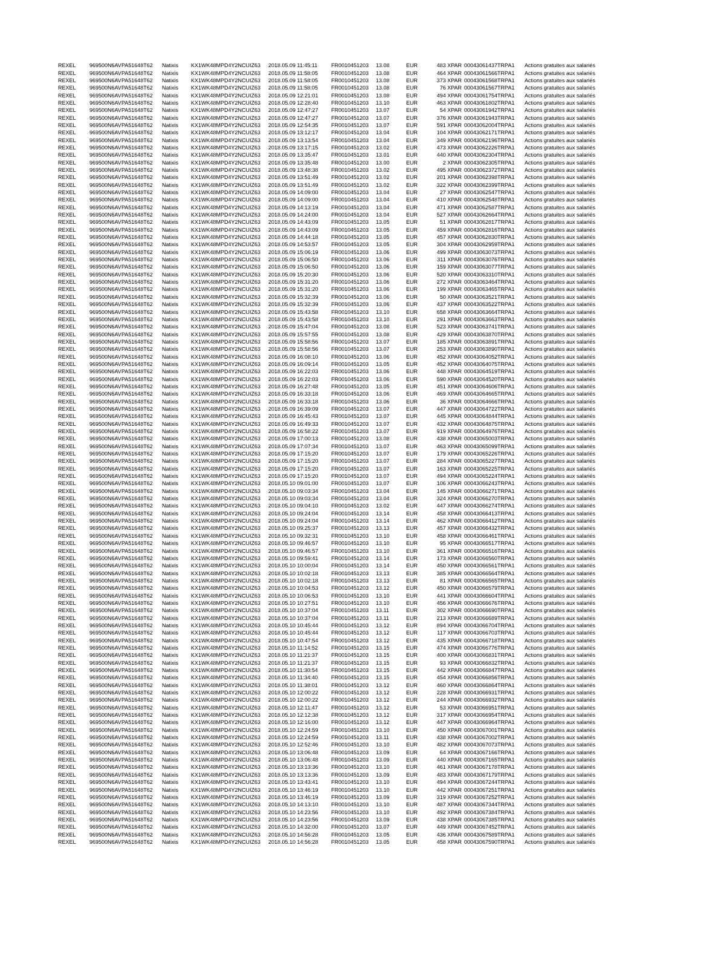| REXEL | 969500N6AVPA51648T62 | Natixis | KX1WK48MPD4Y2NCUIZ63 | 2018.05.09 11:45:11 | FR0010451203 | 13.08 | EUR | 483 XPAR | 00043061437TRPA1 | Actions gratuites aux salariés |
| REXEL | 969500N6AVPA51648T62 | Natixis | KX1WK48MPD4Y2NCUIZ63 | 2018.05.09 11:58:05 | FR0010451203 | 13.08 | EUR | 464 XPAR | 00043061566TRPA1 | Actions gratuites aux salariés |
| REXEL | 969500N6AVPA51648T62 | Natixis | KX1WK48MPD4Y2NCUIZ63 | 2018.05.09 11:58:05 | FR0010451203 | 13.08 | EUR | 373 XPAR | 00043061568TRPA1 | Actions gratuites aux salariés |
| REXEL | 969500N6AVPA51648T62 | Natixis | KX1WK48MPD4Y2NCUIZ63 | 2018.05.09 11:58:05 | FR0010451203 | 13.08 | EUR | 76 XPAR | 00043061567TRPA1 | Actions gratuites aux salariés |
| REXEL | 969500N6AVPA51648T62 | Natixis | KX1WK48MPD4Y2NCUIZ63 | 2018.05.09 12:21:01 | FR0010451203 | 13.08 | EUR | 494 XPAR | 00043061754TRPA1 | Actions gratuites aux salariés |
| REXEL | 969500N6AVPA51648T62 | Natixis | KX1WK48MPD4Y2NCUIZ63 | 2018.05.09 12:28:40 | FR0010451203 | 13.10 | EUR | 463 XPAR | 00043061802TRPA1 | Actions gratuites aux salariés |
| REXEL | 969500N6AVPA51648T62 | Natixis | KX1WK48MPD4Y2NCUIZ63 | 2018.05.09 12:47:27 | FR0010451203 | 13.07 | EUR | 54 XPAR | 00043061942TRPA1 | Actions gratuites aux salariés |
| REXEL | 969500N6AVPA51648T62 | Natixis | KX1WK48MPD4Y2NCUIZ63 | 2018.05.09 12:47:27 | FR0010451203 | 13.07 | EUR | 376 XPAR | 00043061943TRPA1 | Actions gratuites aux salariés |
| REXEL | 969500N6AVPA51648T62 | Natixis | KX1WK48MPD4Y2NCUIZ63 | 2018.05.09 12:54:35 | FR0010451203 | 13.07 | EUR | 591 XPAR | 00043062004TRPA1 | Actions gratuites aux salariés |
| REXEL | 969500N6AVPA51648T62 | Natixis | KX1WK48MPD4Y2NCUIZ63 | 2018.05.09 13:12:17 | FR0010451203 | 13.04 | EUR | 104 XPAR | 00043062171TRPA1 | Actions gratuites aux salariés |
| REXEL | 969500N6AVPA51648T62 | Natixis | KX1WK48MPD4Y2NCUIZ63 | 2018.05.09 13:13:54 | FR0010451203 | 13.04 | EUR | 349 XPAR | 00043062196TRPA1 | Actions gratuites aux salariés |
| REXEL | 969500N6AVPA51648T62 | Natixis | KX1WK48MPD4Y2NCUIZ63 | 2018.05.09 13:17:15 | FR0010451203 | 13.02 | EUR | 473 XPAR | 00043062226TRPA1 | Actions gratuites aux salariés |
| REXEL | 969500N6AVPA51648T62 | Natixis | KX1WK48MPD4Y2NCUIZ63 | 2018.05.09 13:35:47 | FR0010451203 | 13.01 | EUR | 440 XPAR | 00043062304TRPA1 | Actions gratuites aux salariés |
| REXEL | 969500N6AVPA51648T62 | Natixis | KX1WK48MPD4Y2NCUIZ63 | 2018.05.09 13:35:48 | FR0010451203 | 13.00 | EUR | 2 XPAR | 00043062305TRPA1 | Actions gratuites aux salariés |
| REXEL | 969500N6AVPA51648T62 | Natixis | KX1WK48MPD4Y2NCUIZ63 | 2018.05.09 13:48:38 | FR0010451203 | 13.02 | EUR | 495 XPAR | 00043062372TRPA1 | Actions gratuites aux salariés |
| REXEL | 969500N6AVPA51648T62 | Natixis | KX1WK48MPD4Y2NCUIZ63 | 2018.05.09 13:51:49 | FR0010451203 | 13.02 | EUR | 201 XPAR | 00043062398TRPA1 | Actions gratuites aux salariés |
| REXEL | 969500N6AVPA51648T62 | Natixis | KX1WK48MPD4Y2NCUIZ63 | 2018.05.09 13:51:49 | FR0010451203 | 13.02 | EUR | 322 XPAR | 00043062399TRPA1 | Actions gratuites aux salariés |
| REXEL | 969500N6AVPA51648T62 | Natixis | KX1WK48MPD4Y2NCUIZ63 | 2018.05.09 14:09:00 | FR0010451203 | 13.04 | EUR | 27 XPAR | 00043062547TRPA1 | Actions gratuites aux salariés |
| REXEL | 969500N6AVPA51648T62 | Natixis | KX1WK48MPD4Y2NCUIZ63 | 2018.05.09 14:09:00 | FR0010451203 | 13.04 | EUR | 410 XPAR | 00043062548TRPA1 | Actions gratuites aux salariés |
| REXEL | 969500N6AVPA51648T62 | Natixis | KX1WK48MPD4Y2NCUIZ63 | 2018.05.09 14:13:19 | FR0010451203 | 13.04 | EUR | 471 XPAR | 00043062587TRPA1 | Actions gratuites aux salariés |
| REXEL | 969500N6AVPA51648T62 | Natixis | KX1WK48MPD4Y2NCUIZ63 | 2018.05.09 14:24:00 | FR0010451203 | 13.04 | EUR | 527 XPAR | 00043062664TRPA1 | Actions gratuites aux salariés |
| REXEL | 969500N6AVPA51648T62 | Natixis | KX1WK48MPD4Y2NCUIZ63 | 2018.05.09 14:43:09 | FR0010451203 | 13.05 | EUR | 51 XPAR | 00043062817TRPA1 | Actions gratuites aux salariés |
| REXEL | 969500N6AVPA51648T62 | Natixis | KX1WK48MPD4Y2NCUIZ63 | 2018.05.09 14:43:09 | FR0010451203 | 13.05 | EUR | 459 XPAR | 00043062816TRPA1 | Actions gratuites aux salariés |
| REXEL | 969500N6AVPA51648T62 | Natixis | KX1WK48MPD4Y2NCUIZ63 | 2018.05.09 14:44:18 | FR0010451203 | 13.05 | EUR | 457 XPAR | 00043062830TRPA1 | Actions gratuites aux salariés |
| REXEL | 969500N6AVPA51648T62 | Natixis | KX1WK48MPD4Y2NCUIZ63 | 2018.05.09 14:53:57 | FR0010451203 | 13.05 | EUR | 304 XPAR | 00043062959TRPA1 | Actions gratuites aux salariés |
| REXEL | 969500N6AVPA51648T62 | Natixis | KX1WK48MPD4Y2NCUIZ63 | 2018.05.09 15:06:19 | FR0010451203 | 13.06 | EUR | 499 XPAR | 00043063073TRPA1 | Actions gratuites aux salariés |
| REXEL | 969500N6AVPA51648T62 | Natixis | KX1WK48MPD4Y2NCUIZ63 | 2018.05.09 15:06:50 | FR0010451203 | 13.06 | EUR | 311 XPAR | 00043063076TRPA1 | Actions gratuites aux salariés |
| REXEL | 969500N6AVPA51648T62 | Natixis | KX1WK48MPD4Y2NCUIZ63 | 2018.05.09 15:06:50 | FR0010451203 | 13.06 | EUR | 159 XPAR | 00043063077TRPA1 | Actions gratuites aux salariés |
| REXEL | 969500N6AVPA51648T62 | Natixis | KX1WK48MPD4Y2NCUIZ63 | 2018.05.09 15:20:30 | FR0010451203 | 13.06 | EUR | 520 XPAR | 00043063310TRPA1 | Actions gratuites aux salariés |
| REXEL | 969500N6AVPA51648T62 | Natixis | KX1WK48MPD4Y2NCUIZ63 | 2018.05.09 15:31:20 | FR0010451203 | 13.06 | EUR | 272 XPAR | 00043063464TRPA1 | Actions gratuites aux salariés |
| REXEL | 969500N6AVPA51648T62 | Natixis | KX1WK48MPD4Y2NCUIZ63 | 2018.05.09 15:31:20 | FR0010451203 | 13.06 | EUR | 199 XPAR | 00043063465TRPA1 | Actions gratuites aux salariés |
| REXEL | 969500N6AVPA51648T62 | Natixis | KX1WK48MPD4Y2NCUIZ63 | 2018.05.09 15:32:39 | FR0010451203 | 13.06 | EUR | 50 XPAR | 00043063521TRPA1 | Actions gratuites aux salariés |
| REXEL | 969500N6AVPA51648T62 | Natixis | KX1WK48MPD4Y2NCUIZ63 | 2018.05.09 15:32:39 | FR0010451203 | 13.06 | EUR | 437 XPAR | 00043063522TRPA1 | Actions gratuites aux salariés |
| REXEL | 969500N6AVPA51648T62 | Natixis | KX1WK48MPD4Y2NCUIZ63 | 2018.05.09 15:43:58 | FR0010451203 | 13.10 | EUR | 658 XPAR | 00043063664TRPA1 | Actions gratuites aux salariés |
| REXEL | 969500N6AVPA51648T62 | Natixis | KX1WK48MPD4Y2NCUIZ63 | 2018.05.09 15:43:58 | FR0010451203 | 13.10 | EUR | 291 XPAR | 00043063663TRPA1 | Actions gratuites aux salariés |
| REXEL | 969500N6AVPA51648T62 | Natixis | KX1WK48MPD4Y2NCUIZ63 | 2018.05.09 15:47:04 | FR0010451203 | 13.08 | EUR | 523 XPAR | 00043063741TRPA1 | Actions gratuites aux salariés |
| REXEL | 969500N6AVPA51648T62 | Natixis | KX1WK48MPD4Y2NCUIZ63 | 2018.05.09 15:57:55 | FR0010451203 | 13.08 | EUR | 429 XPAR | 00043063870TRPA1 | Actions gratuites aux salariés |
| REXEL | 969500N6AVPA51648T62 | Natixis | KX1WK48MPD4Y2NCUIZ63 | 2018.05.09 15:58:56 | FR0010451203 | 13.07 | EUR | 185 XPAR | 00043063891TRPA1 | Actions gratuites aux salariés |
| REXEL | 969500N6AVPA51648T62 | Natixis | KX1WK48MPD4Y2NCUIZ63 | 2018.05.09 15:58:56 | FR0010451203 | 13.07 | EUR | 253 XPAR | 00043063890TRPA1 | Actions gratuites aux salariés |
| REXEL | 969500N6AVPA51648T62 | Natixis | KX1WK48MPD4Y2NCUIZ63 | 2018.05.09 16:08:10 | FR0010451203 | 13.06 | EUR | 452 XPAR | 00043064052TRPA1 | Actions gratuites aux salariés |
| REXEL | 969500N6AVPA51648T62 | Natixis | KX1WK48MPD4Y2NCUIZ63 | 2018.05.09 16:09:14 | FR0010451203 | 13.05 | EUR | 452 XPAR | 00043064075TRPA1 | Actions gratuites aux salariés |
| REXEL | 969500N6AVPA51648T62 | Natixis | KX1WK48MPD4Y2NCUIZ63 | 2018.05.09 16:22:03 | FR0010451203 | 13.06 | EUR | 448 XPAR | 00043064519TRPA1 | Actions gratuites aux salariés |
| REXEL | 969500N6AVPA51648T62 | Natixis | KX1WK48MPD4Y2NCUIZ63 | 2018.05.09 16:22:03 | FR0010451203 | 13.06 | EUR | 590 XPAR | 00043064520TRPA1 | Actions gratuites aux salariés |
| REXEL | 969500N6AVPA51648T62 | Natixis | KX1WK48MPD4Y2NCUIZ63 | 2018.05.09 16:27:48 | FR0010451203 | 13.05 | EUR | 451 XPAR | 00043064606TRPA1 | Actions gratuites aux salariés |
| REXEL | 969500N6AVPA51648T62 | Natixis | KX1WK48MPD4Y2NCUIZ63 | 2018.05.09 16:33:18 | FR0010451203 | 13.06 | EUR | 469 XPAR | 00043064665TRPA1 | Actions gratuites aux salariés |
| REXEL | 969500N6AVPA51648T62 | Natixis | KX1WK48MPD4Y2NCUIZ63 | 2018.05.09 16:33:18 | FR0010451203 | 13.06 | EUR | 36 XPAR | 00043064666TRPA1 | Actions gratuites aux salariés |
| REXEL | 969500N6AVPA51648T62 | Natixis | KX1WK48MPD4Y2NCUIZ63 | 2018.05.09 16:39:09 | FR0010451203 | 13.07 | EUR | 447 XPAR | 00043064722TRPA1 | Actions gratuites aux salariés |
| REXEL | 969500N6AVPA51648T62 | Natixis | KX1WK48MPD4Y2NCUIZ63 | 2018.05.09 16:45:43 | FR0010451203 | 13.07 | EUR | 445 XPAR | 00043064844TRPA1 | Actions gratuites aux salariés |
| REXEL | 969500N6AVPA51648T62 | Natixis | KX1WK48MPD4Y2NCUIZ63 | 2018.05.09 16:49:33 | FR0010451203 | 13.07 | EUR | 432 XPAR | 00043064875TRPA1 | Actions gratuites aux salariés |
| REXEL | 969500N6AVPA51648T62 | Natixis | KX1WK48MPD4Y2NCUIZ63 | 2018.05.09 16:58:22 | FR0010451203 | 13.07 | EUR | 919 XPAR | 00043064976TRPA1 | Actions gratuites aux salariés |
| REXEL | 969500N6AVPA51648T62 | Natixis | KX1WK48MPD4Y2NCUIZ63 | 2018.05.09 17:00:13 | FR0010451203 | 13.08 | EUR | 438 XPAR | 00043065003TRPA1 | Actions gratuites aux salariés |
| REXEL | 969500N6AVPA51648T62 | Natixis | KX1WK48MPD4Y2NCUIZ63 | 2018.05.09 17:07:34 | FR0010451203 | 13.07 | EUR | 463 XPAR | 00043065099TRPA1 | Actions gratuites aux salariés |
| REXEL | 969500N6AVPA51648T62 | Natixis | KX1WK48MPD4Y2NCUIZ63 | 2018.05.09 17:15:20 | FR0010451203 | 13.07 | EUR | 179 XPAR | 00043065226TRPA1 | Actions gratuites aux salariés |
| REXEL | 969500N6AVPA51648T62 | Natixis | KX1WK48MPD4Y2NCUIZ63 | 2018.05.09 17:15:20 | FR0010451203 | 13.07 | EUR | 284 XPAR | 00043065227TRPA1 | Actions gratuites aux salariés |
| REXEL | 969500N6AVPA51648T62 | Natixis | KX1WK48MPD4Y2NCUIZ63 | 2018.05.09 17:15:20 | FR0010451203 | 13.07 | EUR | 163 XPAR | 00043065225TRPA1 | Actions gratuites aux salariés |
| REXEL | 969500N6AVPA51648T62 | Natixis | KX1WK48MPD4Y2NCUIZ63 | 2018.05.09 17:15:20 | FR0010451203 | 13.07 | EUR | 494 XPAR | 00043065224TRPA1 | Actions gratuites aux salariés |
| REXEL | 969500N6AVPA51648T62 | Natixis | KX1WK48MPD4Y2NCUIZ63 | 2018.05.10 09:01:00 | FR0010451203 | 13.07 | EUR | 106 XPAR | 00043066243TRPA1 | Actions gratuites aux salariés |
| REXEL | 969500N6AVPA51648T62 | Natixis | KX1WK48MPD4Y2NCUIZ63 | 2018.05.10 09:03:34 | FR0010451203 | 13.04 | EUR | 145 XPAR | 00043066271TRPA1 | Actions gratuites aux salariés |
| REXEL | 969500N6AVPA51648T62 | Natixis | KX1WK48MPD4Y2NCUIZ63 | 2018.05.10 09:03:34 | FR0010451203 | 13.04 | EUR | 324 XPAR | 00043066270TRPA1 | Actions gratuites aux salariés |
| REXEL | 969500N6AVPA51648T62 | Natixis | KX1WK48MPD4Y2NCUIZ63 | 2018.05.10 09:04:10 | FR0010451203 | 13.02 | EUR | 447 XPAR | 00043066274TRPA1 | Actions gratuites aux salariés |
| REXEL | 969500N6AVPA51648T62 | Natixis | KX1WK48MPD4Y2NCUIZ63 | 2018.05.10 09:24:04 | FR0010451203 | 13.14 | EUR | 458 XPAR | 00043066413TRPA1 | Actions gratuites aux salariés |
| REXEL | 969500N6AVPA51648T62 | Natixis | KX1WK48MPD4Y2NCUIZ63 | 2018.05.10 09:24:04 | FR0010451203 | 13.14 | EUR | 462 XPAR | 00043066412TRPA1 | Actions gratuites aux salariés |
| REXEL | 969500N6AVPA51648T62 | Natixis | KX1WK48MPD4Y2NCUIZ63 | 2018.05.10 09:25:37 | FR0010451203 | 13.13 | EUR | 457 XPAR | 00043066432TRPA1 | Actions gratuites aux salariés |
| REXEL | 969500N6AVPA51648T62 | Natixis | KX1WK48MPD4Y2NCUIZ63 | 2018.05.10 09:32:31 | FR0010451203 | 13.10 | EUR | 458 XPAR | 00043066461TRPA1 | Actions gratuites aux salariés |
| REXEL | 969500N6AVPA51648T62 | Natixis | KX1WK48MPD4Y2NCUIZ63 | 2018.05.10 09:46:57 | FR0010451203 | 13.10 | EUR | 95 XPAR | 00043066517TRPA1 | Actions gratuites aux salariés |
| REXEL | 969500N6AVPA51648T62 | Natixis | KX1WK48MPD4Y2NCUIZ63 | 2018.05.10 09:46:57 | FR0010451203 | 13.10 | EUR | 361 XPAR | 00043066516TRPA1 | Actions gratuites aux salariés |
| REXEL | 969500N6AVPA51648T62 | Natixis | KX1WK48MPD4Y2NCUIZ63 | 2018.05.10 09:59:41 | FR0010451203 | 13.14 | EUR | 173 XPAR | 00043066560TRPA1 | Actions gratuites aux salariés |
| REXEL | 969500N6AVPA51648T62 | Natixis | KX1WK48MPD4Y2NCUIZ63 | 2018.05.10 10:00:04 | FR0010451203 | 13.14 | EUR | 450 XPAR | 00043066561TRPA1 | Actions gratuites aux salariés |
| REXEL | 969500N6AVPA51648T62 | Natixis | KX1WK48MPD4Y2NCUIZ63 | 2018.05.10 10:02:18 | FR0010451203 | 13.13 | EUR | 385 XPAR | 00043066564TRPA1 | Actions gratuites aux salariés |
| REXEL | 969500N6AVPA51648T62 | Natixis | KX1WK48MPD4Y2NCUIZ63 | 2018.05.10 10:02:18 | FR0010451203 | 13.13 | EUR | 81 XPAR | 00043066565TRPA1 | Actions gratuites aux salariés |
| REXEL | 969500N6AVPA51648T62 | Natixis | KX1WK48MPD4Y2NCUIZ63 | 2018.05.10 10:04:53 | FR0010451203 | 13.12 | EUR | 450 XPAR | 00043066579TRPA1 | Actions gratuites aux salariés |
| REXEL | 969500N6AVPA51648T62 | Natixis | KX1WK48MPD4Y2NCUIZ63 | 2018.05.10 10:06:53 | FR0010451203 | 13.10 | EUR | 441 XPAR | 00043066604TRPA1 | Actions gratuites aux salariés |
| REXEL | 969500N6AVPA51648T62 | Natixis | KX1WK48MPD4Y2NCUIZ63 | 2018.05.10 10:27:51 | FR0010451203 | 13.10 | EUR | 456 XPAR | 00043066676TRPA1 | Actions gratuites aux salariés |
| REXEL | 969500N6AVPA51648T62 | Natixis | KX1WK48MPD4Y2NCUIZ63 | 2018.05.10 10:37:04 | FR0010451203 | 13.11 | EUR | 302 XPAR | 00043066690TRPA1 | Actions gratuites aux salariés |
| REXEL | 969500N6AVPA51648T62 | Natixis | KX1WK48MPD4Y2NCUIZ63 | 2018.05.10 10:37:04 | FR0010451203 | 13.11 | EUR | 213 XPAR | 00043066689TRPA1 | Actions gratuites aux salariés |
| REXEL | 969500N6AVPA51648T62 | Natixis | KX1WK48MPD4Y2NCUIZ63 | 2018.05.10 10:45:44 | FR0010451203 | 13.12 | EUR | 894 XPAR | 00043066704TRPA1 | Actions gratuites aux salariés |
| REXEL | 969500N6AVPA51648T62 | Natixis | KX1WK48MPD4Y2NCUIZ63 | 2018.05.10 10:45:44 | FR0010451203 | 13.12 | EUR | 117 XPAR | 00043066703TRPA1 | Actions gratuites aux salariés |
| REXEL | 969500N6AVPA51648T62 | Natixis | KX1WK48MPD4Y2NCUIZ63 | 2018.05.10 10:47:54 | FR0010451203 | 13.12 | EUR | 435 XPAR | 00043066718TRPA1 | Actions gratuites aux salariés |
| REXEL | 969500N6AVPA51648T62 | Natixis | KX1WK48MPD4Y2NCUIZ63 | 2018.05.10 11:14:52 | FR0010451203 | 13.15 | EUR | 474 XPAR | 00043066776TRPA1 | Actions gratuites aux salariés |
| REXEL | 969500N6AVPA51648T62 | Natixis | KX1WK48MPD4Y2NCUIZ63 | 2018.05.10 11:21:37 | FR0010451203 | 13.15 | EUR | 400 XPAR | 00043066831TRPA1 | Actions gratuites aux salariés |
| REXEL | 969500N6AVPA51648T62 | Natixis | KX1WK48MPD4Y2NCUIZ63 | 2018.05.10 11:21:37 | FR0010451203 | 13.15 | EUR | 93 XPAR | 00043066832TRPA1 | Actions gratuites aux salariés |
| REXEL | 969500N6AVPA51648T62 | Natixis | KX1WK48MPD4Y2NCUIZ63 | 2018.05.10 11:30:54 | FR0010451203 | 13.15 | EUR | 442 XPAR | 00043066847TRPA1 | Actions gratuites aux salariés |
| REXEL | 969500N6AVPA51648T62 | Natixis | KX1WK48MPD4Y2NCUIZ63 | 2018.05.10 11:34:40 | FR0010451203 | 13.15 | EUR | 454 XPAR | 00043066856TRPA1 | Actions gratuites aux salariés |
| REXEL | 969500N6AVPA51648T62 | Natixis | KX1WK48MPD4Y2NCUIZ63 | 2018.05.10 11:38:01 | FR0010451203 | 13.12 | EUR | 460 XPAR | 00043066864TRPA1 | Actions gratuites aux salariés |
| REXEL | 969500N6AVPA51648T62 | Natixis | KX1WK48MPD4Y2NCUIZ63 | 2018.05.10 12:00:22 | FR0010451203 | 13.12 | EUR | 228 XPAR | 00043066931TRPA1 | Actions gratuites aux salariés |
| REXEL | 969500N6AVPA51648T62 | Natixis | KX1WK48MPD4Y2NCUIZ63 | 2018.05.10 12:00:22 | FR0010451203 | 13.12 | EUR | 244 XPAR | 00043066932TRPA1 | Actions gratuites aux salariés |
| REXEL | 969500N6AVPA51648T62 | Natixis | KX1WK48MPD4Y2NCUIZ63 | 2018.05.10 12:11:47 | FR0010451203 | 13.12 | EUR | 53 XPAR | 00043066951TRPA1 | Actions gratuites aux salariés |
| REXEL | 969500N6AVPA51648T62 | Natixis | KX1WK48MPD4Y2NCUIZ63 | 2018.05.10 12:12:38 | FR0010451203 | 13.12 | EUR | 317 XPAR | 00043066954TRPA1 | Actions gratuites aux salariés |
| REXEL | 969500N6AVPA51648T62 | Natixis | KX1WK48MPD4Y2NCUIZ63 | 2018.05.10 12:16:00 | FR0010451203 | 13.12 | EUR | 447 XPAR | 00043066964TRPA1 | Actions gratuites aux salariés |
| REXEL | 969500N6AVPA51648T62 | Natixis | KX1WK48MPD4Y2NCUIZ63 | 2018.05.10 12:24:59 | FR0010451203 | 13.10 | EUR | 450 XPAR | 00043067001TRPA1 | Actions gratuites aux salariés |
| REXEL | 969500N6AVPA51648T62 | Natixis | KX1WK48MPD4Y2NCUIZ63 | 2018.05.10 12:24:59 | FR0010451203 | 13.11 | EUR | 438 XPAR | 00043067002TRPA1 | Actions gratuites aux salariés |
| REXEL | 969500N6AVPA51648T62 | Natixis | KX1WK48MPD4Y2NCUIZ63 | 2018.05.10 12:52:46 | FR0010451203 | 13.10 | EUR | 482 XPAR | 00043067073TRPA1 | Actions gratuites aux salariés |
| REXEL | 969500N6AVPA51648T62 | Natixis | KX1WK48MPD4Y2NCUIZ63 | 2018.05.10 13:06:48 | FR0010451203 | 13.09 | EUR | 64 XPAR | 00043067166TRPA1 | Actions gratuites aux salariés |
| REXEL | 969500N6AVPA51648T62 | Natixis | KX1WK48MPD4Y2NCUIZ63 | 2018.05.10 13:06:48 | FR0010451203 | 13.09 | EUR | 440 XPAR | 00043067165TRPA1 | Actions gratuites aux salariés |
| REXEL | 969500N6AVPA51648T62 | Natixis | KX1WK48MPD4Y2NCUIZ63 | 2018.05.10 13:13:36 | FR0010451203 | 13.10 | EUR | 461 XPAR | 00043067178TRPA1 | Actions gratuites aux salariés |
| REXEL | 969500N6AVPA51648T62 | Natixis | KX1WK48MPD4Y2NCUIZ63 | 2018.05.10 13:13:36 | FR0010451203 | 13.09 | EUR | 483 XPAR | 00043067179TRPA1 | Actions gratuites aux salariés |
| REXEL | 969500N6AVPA51648T62 | Natixis | KX1WK48MPD4Y2NCUIZ63 | 2018.05.10 13:43:41 | FR0010451203 | 13.10 | EUR | 494 XPAR | 00043067244TRPA1 | Actions gratuites aux salariés |
| REXEL | 969500N6AVPA51648T62 | Natixis | KX1WK48MPD4Y2NCUIZ63 | 2018.05.10 13:46:19 | FR0010451203 | 13.10 | EUR | 442 XPAR | 00043067251TRPA1 | Actions gratuites aux salariés |
| REXEL | 969500N6AVPA51648T62 | Natixis | KX1WK48MPD4Y2NCUIZ63 | 2018.05.10 13:46:19 | FR0010451203 | 13.09 | EUR | 319 XPAR | 00043067252TRPA1 | Actions gratuites aux salariés |
| REXEL | 969500N6AVPA51648T62 | Natixis | KX1WK48MPD4Y2NCUIZ63 | 2018.05.10 14:13:10 | FR0010451203 | 13.10 | EUR | 487 XPAR | 00043067344TRPA1 | Actions gratuites aux salariés |
| REXEL | 969500N6AVPA51648T62 | Natixis | KX1WK48MPD4Y2NCUIZ63 | 2018.05.10 14:23:56 | FR0010451203 | 13.10 | EUR | 492 XPAR | 00043067384TRPA1 | Actions gratuites aux salariés |
| REXEL | 969500N6AVPA51648T62 | Natixis | KX1WK48MPD4Y2NCUIZ63 | 2018.05.10 14:23:56 | FR0010451203 | 13.09 | EUR | 438 XPAR | 00043067385TRPA1 | Actions gratuites aux salariés |
| REXEL | 969500N6AVPA51648T62 | Natixis | KX1WK48MPD4Y2NCUIZ63 | 2018.05.10 14:32:00 | FR0010451203 | 13.07 | EUR | 449 XPAR | 00043067452TRPA1 | Actions gratuites aux salariés |
| REXEL | 969500N6AVPA51648T62 | Natixis | KX1WK48MPD4Y2NCUIZ63 | 2018.05.10 14:56:28 | FR0010451203 | 13.05 | EUR | 436 XPAR | 00043067589TRPA1 | Actions gratuites aux salariés |
| REXEL | 969500N6AVPA51648T62 | Natixis | KX1WK48MPD4Y2NCUIZ63 | 2018.05.10 14:56:28 | FR0010451203 | 13.05 | EUR | 458 XPAR | 00043067590TRPA1 | Actions gratuites aux salariés |